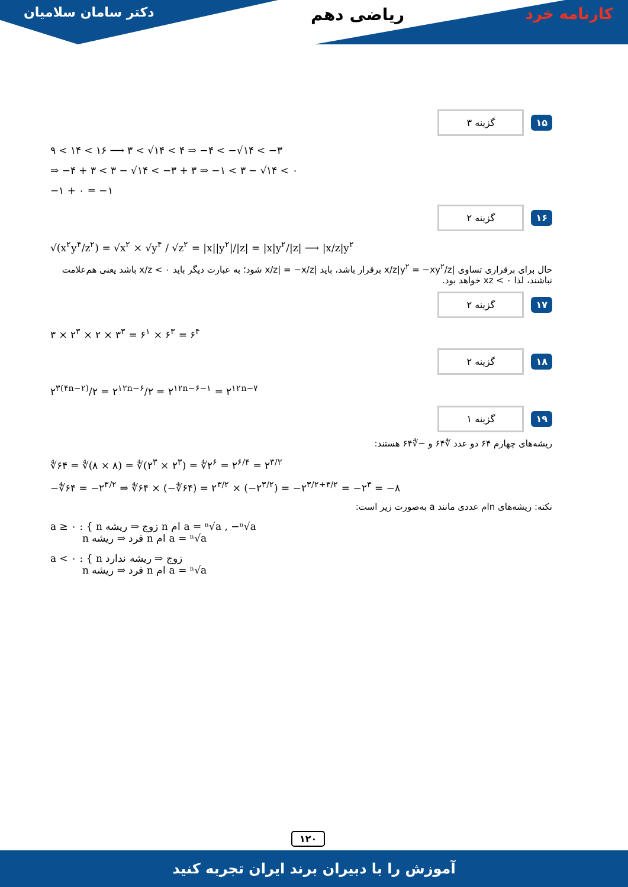دکتر سامان سلامیان ریاضی دهم کارنامه خرد
۱۵ گزینه ۳
۹ < ۱۴ < ۱۶ ⟶ ۳ < √۱۴ < ۴ ⇒ −۴ < −√۱۴ < −۳
⇒ −۴ + ۳ < ۳ − √۱۴ < −۳ + ۳ ⇒ −۱ < ۳ − √۱۴ < ۰
−۱ + ۰ = −۱
۱۶ گزینه ۲
√(x<sup>۲</sup>y<sup>۴</sup>/z<sup>۲</sup>) = √x<sup>۲</sup> × √y<sup>۴</sup> / √z<sup>۲</sup> = |x||y<sup>۲</sup>|/|z| = |x|y<sup>۲</sup>/|z| ⟶ |x/z|y<sup>۲</sup>
حال برای برقراری تساوی |x/z|y<sup>۲</sup> = −xy<sup>۲</sup>/z برقرار باشد، باید |x/z| = −x/z شود؛ به عبارت دیگر باید x/z < ۰ باشد یعنی هم‌علامت نباشند، لذا xz < ۰ خواهد بود.
۱۷ گزینه ۲
۳ × ۲<sup>۳</sup> × ۲ × ۳<sup>۳</sup> = ۶<sup>۱</sup> × ۶<sup>۳</sup> = ۶<sup>۴</sup>
۱۸ گزینه ۲
۲<sup>۳(۴n−۲)</sup>/۲ = ۲<sup>۱۲n−۶</sup>/۲ = ۲<sup>۱۲n−۶−۱</sup> = ۲<sup>۱۲n−۷</sup>
۱۹ گزینه ۱
ریشه‌های چهارم ۶۴ دو عدد ∜۶۴ و −∜۶۴ هستند:
∜۶۴ = ∜(۸ × ۸) = ∜(۲<sup>۳</sup> × ۲<sup>۳</sup>) = ∜۲<sup>۶</sup> = ۲<sup>۶/۴</sup> = ۲<sup>۳/۲</sup>
−∜۶۴ = −۲<sup>۳/۲</sup> ⇒ ∜۶۴ × (−∜۶۴) = ۲<sup>۳/۲</sup> × (−۲<sup>۳/۲</sup>) = −۲<sup>۳/۲+۳/۲</sup> = −۲<sup>۳</sup> = −۸
نکته: ریشه‌های nام عددی مانند a به‌صورت زیر است:
a ≥ ۰ : { n زوج ⇒ ریشه n ام a = ⁿ√a , −ⁿ√a
n فرد ⇒ ریشه n ام a = ⁿ√a
a < ۰ : { n زوج ⇒ ریشه ندارد
n فرد ⇒ ریشه n ام a = ⁿ√a
۱۲۰
آموزش را با دبیران برند ایران تجربه کنید